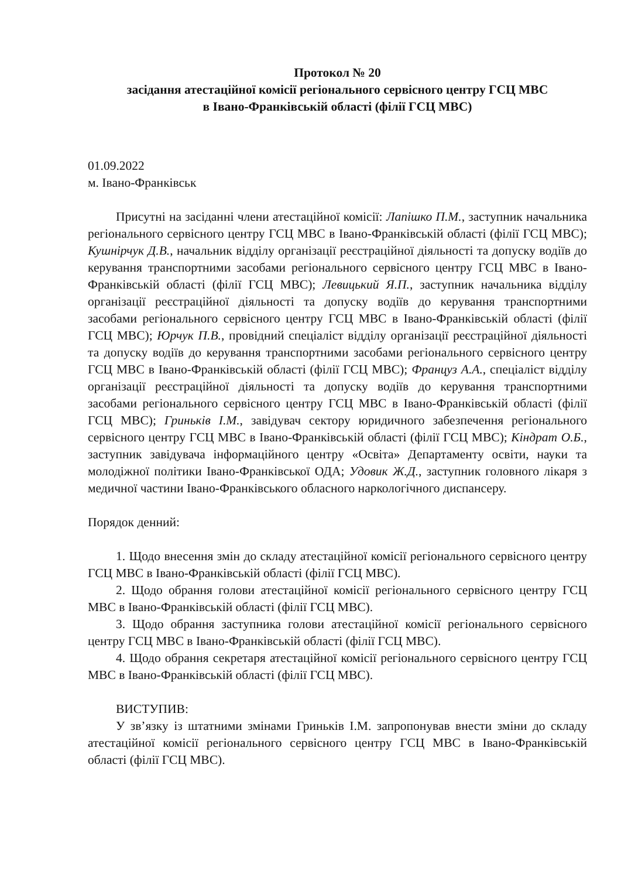Протокол № 20
засідання атестаційної комісії регіонального сервісного центру ГСЦ МВС
в Івано-Франківській області (філії ГСЦ МВС)
01.09.2022
м. Івано-Франківськ
Присутні на засіданні члени атестаційної комісії: Лапішко П.М., заступник начальника регіонального сервісного центру ГСЦ МВС в Івано-Франківській області (філії ГСЦ МВС); Кушнірчук Д.В., начальник відділу організації реєстраційної діяльності та допуску водіїв до керування транспортними засобами регіонального сервісного центру ГСЦ МВС в Івано-Франківській області (філії ГСЦ МВС); Левицький Я.П., заступник начальника відділу організації реєстраційної діяльності та допуску водіїв до керування транспортними засобами регіонального сервісного центру ГСЦ МВС в Івано-Франківській області (філії ГСЦ МВС); Юрчук П.В., провідний спеціаліст відділу організації реєстраційної діяльності та допуску водіїв до керування транспортними засобами регіонального сервісного центру ГСЦ МВС в Івано-Франківській області (філії ГСЦ МВС); Француз А.А., спеціаліст відділу організації реєстраційної діяльності та допуску водіїв до керування транспортними засобами регіонального сервісного центру ГСЦ МВС в Івано-Франківській області (філії ГСЦ МВС); Гриньків І.М., завідувач сектору юридичного забезпечення регіонального сервісного центру ГСЦ МВС в Івано-Франківській області (філії ГСЦ МВС); Кіндрат О.Б., заступник завідувача інформаційного центру «Освіта» Департаменту освіти, науки та молодіжної політики Івано-Франківської ОДА; Удовик Ж.Д., заступник головного лікаря з медичної частини Івано-Франківського обласного наркологічного диспансеру.
Порядок денний:
1. Щодо внесення змін до складу атестаційної комісії регіонального сервісного центру ГСЦ МВС в Івано-Франківській області (філії ГСЦ МВС).
2. Щодо обрання голови атестаційної комісії регіонального сервісного центру ГСЦ МВС в Івано-Франківській області (філії ГСЦ МВС).
3. Щодо обрання заступника голови атестаційної комісії регіонального сервісного центру ГСЦ МВС в Івано-Франківській області (філії ГСЦ МВС).
4. Щодо обрання секретаря атестаційної комісії регіонального сервісного центру ГСЦ МВС в Івано-Франківській області (філії ГСЦ МВС).
ВИСТУПИВ:
У зв’язку із штатними змінами Гриньків І.М. запропонував внести зміни до складу атестаційної комісії регіонального сервісного центру ГСЦ МВС в Івано-Франківській області (філії ГСЦ МВС).